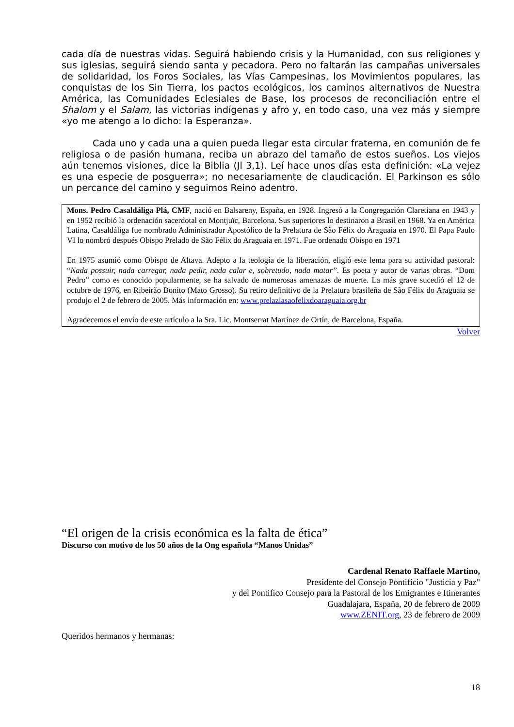cada día de nuestras vidas. Seguirá habiendo crisis y la Humanidad, con sus religiones y sus iglesias, seguirá siendo santa y pecadora. Pero no faltarán las campañas universales de solidaridad, los Foros Sociales, las Vías Campesinas, los Movimientos populares, las conquistas de los Sin Tierra, los pactos ecológicos, los caminos alternativos de Nuestra América, las Comunidades Eclesiales de Base, los procesos de reconciliación entre el Shalom y el Salam, las victorias indígenas y afro y, en todo caso, una vez más y siempre «yo me atengo a lo dicho: la Esperanza».
Cada uno y cada una a quien pueda llegar esta circular fraterna, en comunión de fe religiosa o de pasión humana, reciba un abrazo del tamaño de estos sueños. Los viejos aún tenemos visiones, dice la Biblia (Jl 3,1). Leí hace unos días esta definición: «La vejez es una especie de posguerra»; no necesariamente de claudicación. El Parkinson es sólo un percance del camino y seguimos Reino adentro.
Mons. Pedro Casaldáliga Plá, CMF, nació en Balsareny, España, en 1928. Ingresó a la Congregación Claretiana en 1943 y en 1952 recibió la ordenación sacerdotal en Montjuïc, Barcelona. Sus superiores lo destinaron a Brasil en 1968. Ya en América Latina, Casaldáliga fue nombrado Administrador Apostólico de la Prelatura de São Félix do Araguaia en 1970. El Papa Paulo VI lo nombró después Obispo Prelado de São Félix do Araguaia en 1971. Fue ordenado Obispo en 1971
En 1975 asumió como Obispo de Altava. Adepto a la teología de la liberación, eligió este lema para su actividad pastoral: “Nada possuir, nada carregar, nada pedir, nada calar e, sobretudo, nada matar”. Es poeta y autor de varias obras. “Dom Pedro” como es conocido popularmente, se ha salvado de numerosas amenazas de muerte. La más grave sucedió el 12 de octubre de 1976, en Ribeirão Bonito (Mato Grosso). Su retiro definitivo de la Prelatura brasileña de São Félix do Araguaia se produjo el 2 de febrero de 2005. Más información en: www.prelaziasaofelixdoaraguaia.org.br
Agradecemos el envío de este artículo a la Sra. Lic. Montserrat Martínez de Ortín, de Barcelona, España.
Volver
“El origen de la crisis económica es la falta de ética”
Discurso con motivo de los 50 años de la Ong española “Manos Unidas”
Cardenal Renato Raffaele Martino,
Presidente del Consejo Pontificio "Justicia y Paz"
y del Pontifico Consejo para la Pastoral de los Emigrantes e Itinerantes
Guadalajara, España, 20 de febrero de 2009
www.ZENIT.org, 23 de febrero de 2009
Queridos hermanos y hermanas:
18